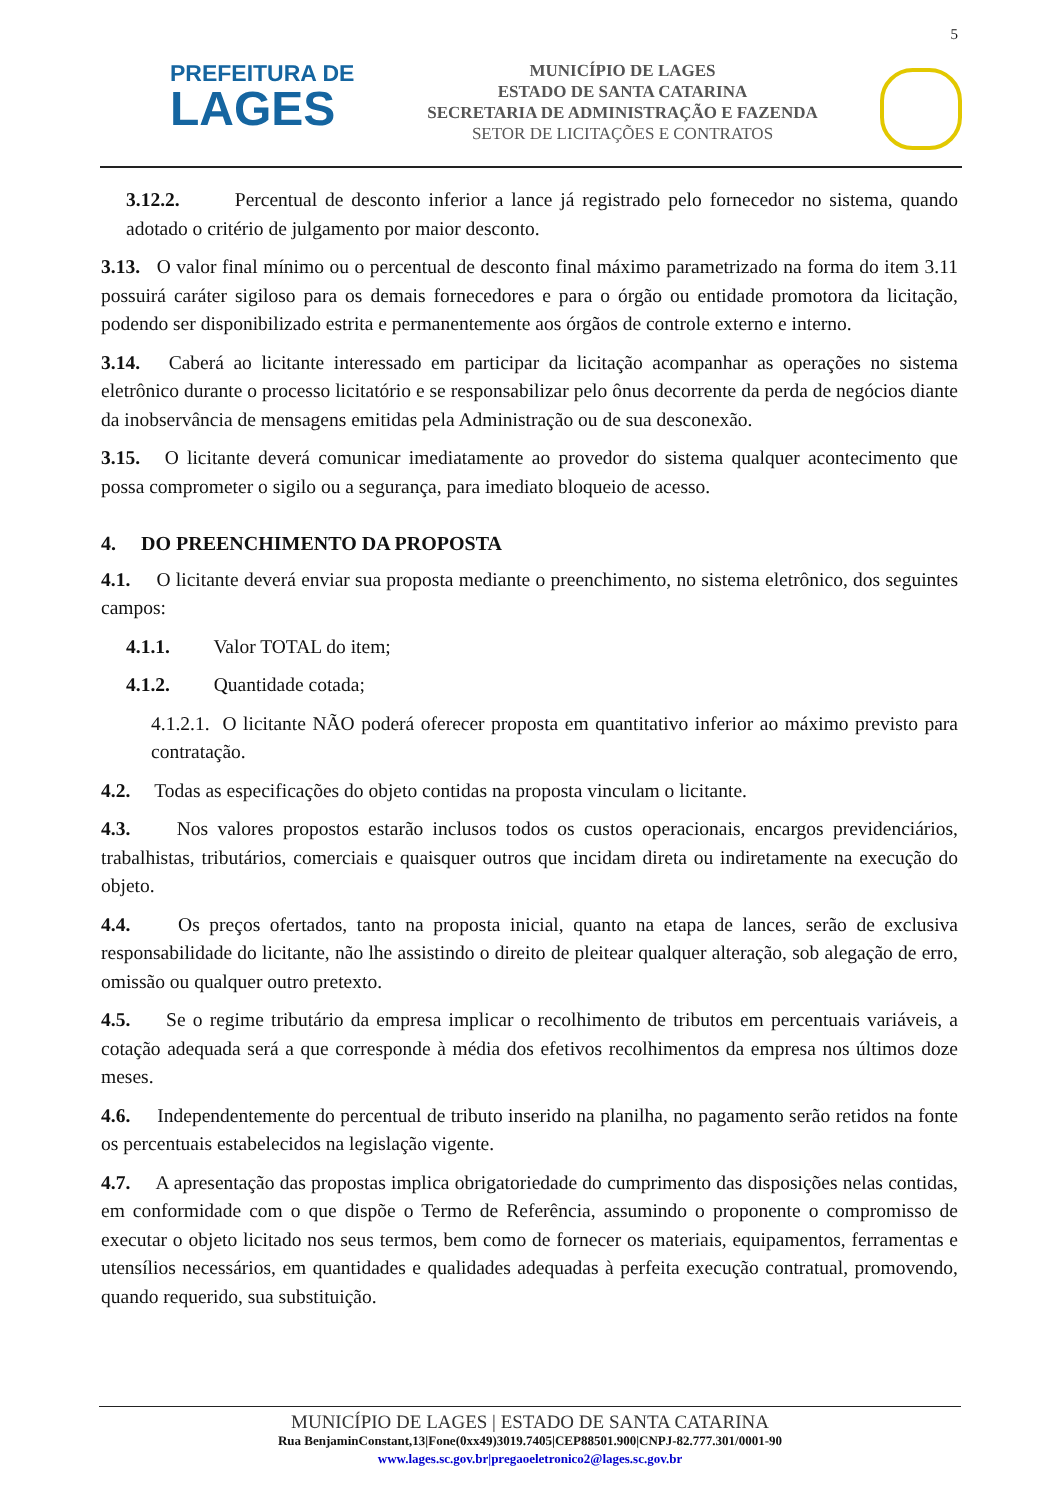5
PREFEITURA DE
LAGES
MUNICÍPIO DE LAGES
ESTADO DE SANTA CATARINA
SECRETARIA DE ADMINISTRAÇÃO E FAZENDA
SETOR DE LICITAÇÕES E CONTRATOS
3.12.2. Percentual de desconto inferior a lance já registrado pelo fornecedor no sistema, quando adotado o critério de julgamento por maior desconto.
3.13. O valor final mínimo ou o percentual de desconto final máximo parametrizado na forma do item 3.11 possuirá caráter sigiloso para os demais fornecedores e para o órgão ou entidade promotora da licitação, podendo ser disponibilizado estrita e permanentemente aos órgãos de controle externo e interno.
3.14. Caberá ao licitante interessado em participar da licitação acompanhar as operações no sistema eletrônico durante o processo licitatório e se responsabilizar pelo ônus decorrente da perda de negócios diante da inobservância de mensagens emitidas pela Administração ou de sua desconexão.
3.15. O licitante deverá comunicar imediatamente ao provedor do sistema qualquer acontecimento que possa comprometer o sigilo ou a segurança, para imediato bloqueio de acesso.
4. DO PREENCHIMENTO DA PROPOSTA
4.1. O licitante deverá enviar sua proposta mediante o preenchimento, no sistema eletrônico, dos seguintes campos:
4.1.1. Valor TOTAL do item;
4.1.2. Quantidade cotada;
4.1.2.1. O licitante NÃO poderá oferecer proposta em quantitativo inferior ao máximo previsto para contratação.
4.2. Todas as especificações do objeto contidas na proposta vinculam o licitante.
4.3. Nos valores propostos estarão inclusos todos os custos operacionais, encargos previdenciários, trabalhistas, tributários, comerciais e quaisquer outros que incidam direta ou indiretamente na execução do objeto.
4.4. Os preços ofertados, tanto na proposta inicial, quanto na etapa de lances, serão de exclusiva responsabilidade do licitante, não lhe assistindo o direito de pleitear qualquer alteração, sob alegação de erro, omissão ou qualquer outro pretexto.
4.5. Se o regime tributário da empresa implicar o recolhimento de tributos em percentuais variáveis, a cotação adequada será a que corresponde à média dos efetivos recolhimentos da empresa nos últimos doze meses.
4.6. Independentemente do percentual de tributo inserido na planilha, no pagamento serão retidos na fonte os percentuais estabelecidos na legislação vigente.
4.7. A apresentação das propostas implica obrigatoriedade do cumprimento das disposições nelas contidas, em conformidade com o que dispõe o Termo de Referência, assumindo o proponente o compromisso de executar o objeto licitado nos seus termos, bem como de fornecer os materiais, equipamentos, ferramentas e utensílios necessários, em quantidades e qualidades adequadas à perfeita execução contratual, promovendo, quando requerido, sua substituição.
MUNICÍPIO DE LAGES | ESTADO DE SANTA CATARINA
Rua BenjaminConstant,13|Fone(0xx49)3019.7405|CEP88501.900|CNPJ-82.777.301/0001-90
www.lages.sc.gov.br|pregaoeletronico2@lages.sc.gov.br